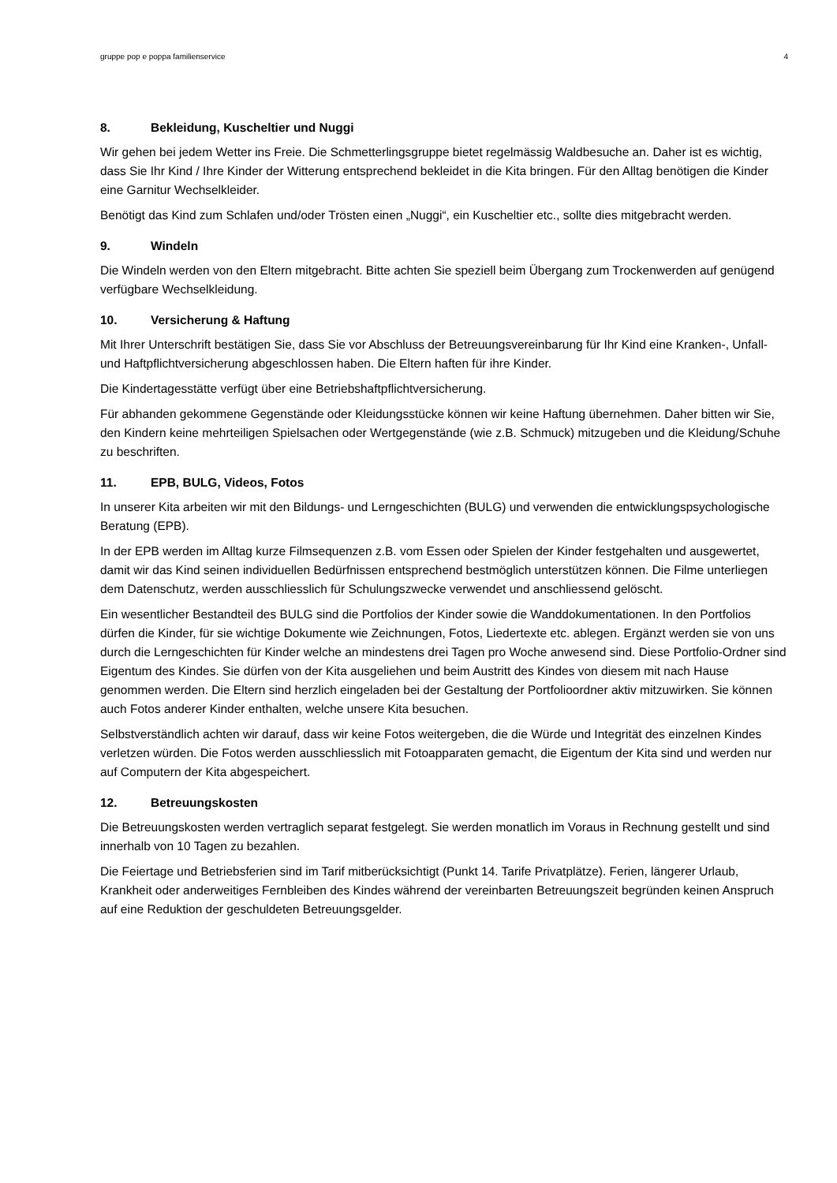gruppe pop e poppa familienservice 4
8. Bekleidung, Kuscheltier und Nuggi
Wir gehen bei jedem Wetter ins Freie. Die Schmetterlingsgruppe bietet regelmässig Waldbesuche an. Daher ist es wichtig, dass Sie Ihr Kind / Ihre Kinder der Witterung entsprechend bekleidet in die Kita bringen. Für den Alltag benötigen die Kinder eine Garnitur Wechselkleider.
Benötigt das Kind zum Schlafen und/oder Trösten einen „Nuggi“, ein Kuscheltier etc., sollte dies mitgebracht werden.
9. Windeln
Die Windeln werden von den Eltern mitgebracht. Bitte achten Sie speziell beim Übergang zum Trockenwerden auf genügend verfügbare Wechselkleidung.
10. Versicherung & Haftung
Mit Ihrer Unterschrift bestätigen Sie, dass Sie vor Abschluss der Betreuungsvereinbarung für Ihr Kind eine Kranken-, Unfall- und Haftpflichtversicherung abgeschlossen haben. Die Eltern haften für ihre Kinder.
Die Kindertagesstätte verfügt über eine Betriebshaftpflichtversicherung.
Für abhanden gekommene Gegenstände oder Kleidungsstücke können wir keine Haftung übernehmen. Daher bitten wir Sie, den Kindern keine mehrteiligen Spielsachen oder Wertgegenstände (wie z.B. Schmuck) mitzugeben und die Kleidung/Schuhe zu beschriften.
11. EPB, BULG, Videos, Fotos
In unserer Kita arbeiten wir mit den Bildungs- und Lerngeschichten (BULG) und verwenden die entwicklungspsychologische Beratung (EPB).
In der EPB werden im Alltag kurze Filmsequenzen z.B. vom Essen oder Spielen der Kinder festgehalten und ausgewertet, damit wir das Kind seinen individuellen Bedürfnissen entsprechend bestmöglich unterstützen können. Die Filme unterliegen dem Datenschutz, werden ausschliesslich für Schulungszwecke verwendet und anschliessend gelöscht.
Ein wesentlicher Bestandteil des BULG sind die Portfolios der Kinder sowie die Wanddokumentationen. In den Portfolios dürfen die Kinder, für sie wichtige Dokumente wie Zeichnungen, Fotos, Liedertexte etc. ablegen. Ergänzt werden sie von uns durch die Lerngeschichten für Kinder welche an mindestens drei Tagen pro Woche anwesend sind. Diese Portfolio-Ordner sind Eigentum des Kindes. Sie dürfen von der Kita ausgeliehen und beim Austritt des Kindes von diesem mit nach Hause genommen werden. Die Eltern sind herzlich eingeladen bei der Gestaltung der Portfolioordner aktiv mitzuwirken. Sie können auch Fotos anderer Kinder enthalten, welche unsere Kita besuchen.
Selbstverständlich achten wir darauf, dass wir keine Fotos weitergeben, die die Würde und Integrität des einzelnen Kindes verletzen würden. Die Fotos werden ausschliesslich mit Fotoapparaten gemacht, die Eigentum der Kita sind und werden nur auf Computern der Kita abgespeichert.
12. Betreuungskosten
Die Betreuungskosten werden vertraglich separat festgelegt. Sie werden monatlich im Voraus in Rechnung gestellt und sind innerhalb von 10 Tagen zu bezahlen.
Die Feiertage und Betriebsferien sind im Tarif mitberücksichtigt (Punkt 14. Tarife Privatplätze). Ferien, längerer Urlaub, Krankheit oder anderweitiges Fernbleiben des Kindes während der vereinbarten Betreuungszeit begründen keinen Anspruch auf eine Reduktion der geschuldeten Betreuungsgelder.